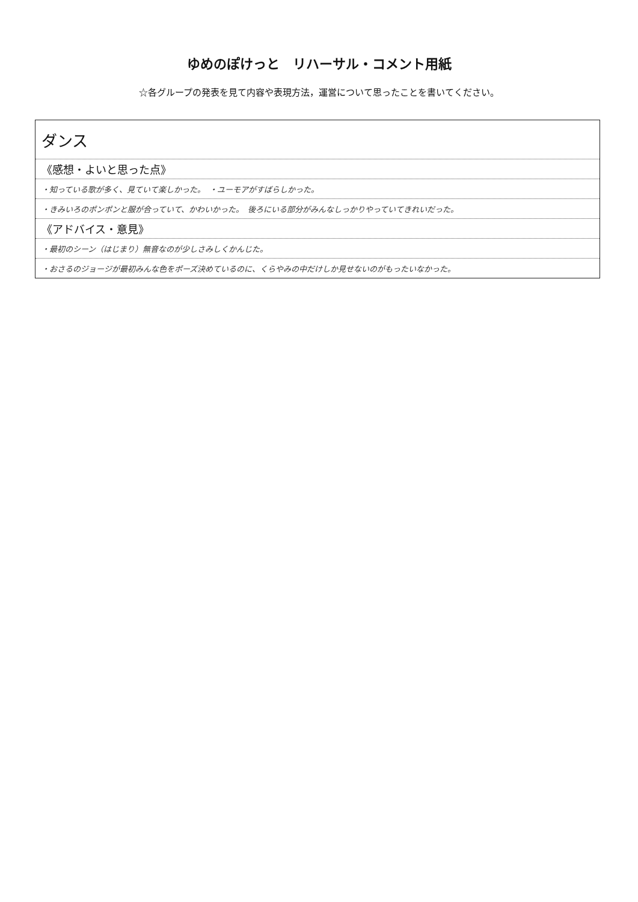ゆめのぽけっと　リハーサル・コメント用紙
☆各グループの発表を見て内容や表現方法，運営について思ったことを書いてください。
| ダンス |
| 《感想・よいと思った点》 |
| ・知っている歌が多く、見ていて楽しかった。 ・ユーモアがすばらしかった。 |
| ・きみいろのポンポンと服が合っていて、かわいかった。 後ろにいる部分がみんなしっかりやっていてきれいだった。 |
| 《アドバイス・意見》 |
| ・最初のシーン（はじまり）無音なのが少しさみしくかんじた。 |
| ・おさるのジョージが最初みんな色をポーズ決めているのに、くらやみの中だけしか見せないのがもったいなかった。 |